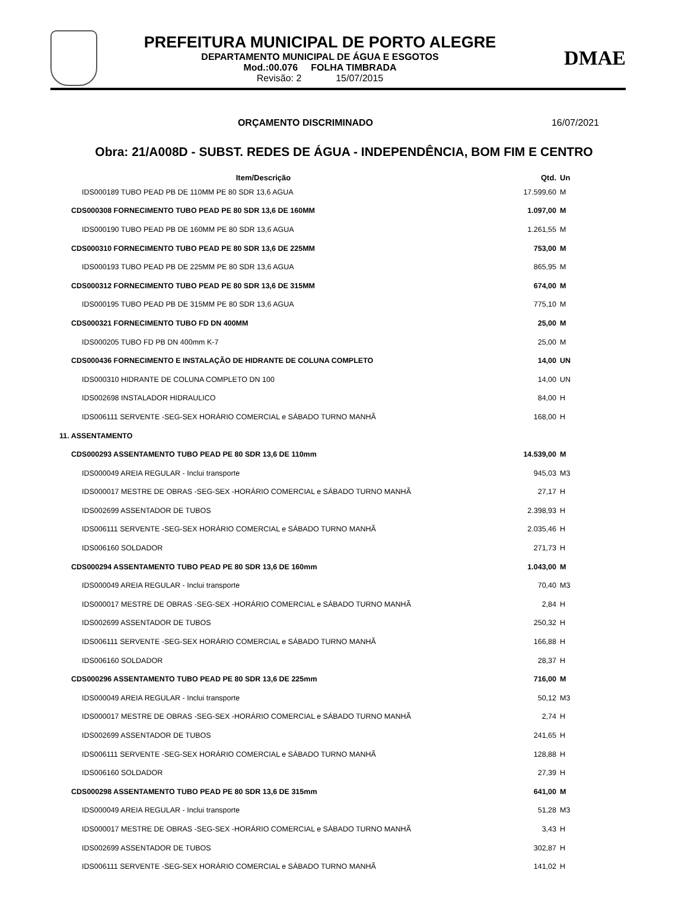PREFEITURA MUNICIPAL DE PORTO ALEGRE
DEPARTAMENTO MUNICIPAL DE ÁGUA E ESGOTOS
Mod.:00.076 FOLHA TIMBRADA
Revisão: 2 15/07/2015
DMAE
ORÇAMENTO DISCRIMINADO 16/07/2021
Obra: 21/A008D - SUBST. REDES DE ÁGUA - INDEPENDÊNCIA, BOM FIM E CENTRO
| Item/Descrição | Qtd. | Un |
| --- | --- | --- |
| IDS000189 TUBO PEAD PB DE 110MM PE 80 SDR 13,6 AGUA | 17.599,60 | M |
| CDS000308 FORNECIMENTO TUBO PEAD PE 80 SDR 13,6 DE 160MM | 1.097,00 | M |
| IDS000190 TUBO PEAD PB DE 160MM PE 80 SDR 13,6 AGUA | 1.261,55 | M |
| CDS000310 FORNECIMENTO TUBO PEAD PE 80 SDR 13,6 DE 225MM | 753,00 | M |
| IDS000193 TUBO PEAD PB DE 225MM PE 80 SDR 13,6 AGUA | 865,95 | M |
| CDS000312 FORNECIMENTO TUBO PEAD PE 80 SDR 13,6 DE 315MM | 674,00 | M |
| IDS000195 TUBO PEAD PB DE 315MM PE 80 SDR 13,6 AGUA | 775,10 | M |
| CDS000321 FORNECIMENTO TUBO FD DN 400MM | 25,00 | M |
| IDS000205 TUBO FD PB DN 400mm K-7 | 25,00 | M |
| CDS000436 FORNECIMENTO E INSTALAÇÃO DE HIDRANTE DE COLUNA COMPLETO | 14,00 | UN |
| IDS000310 HIDRANTE DE COLUNA COMPLETO DN 100 | 14,00 | UN |
| IDS002698 INSTALADOR HIDRAULICO | 84,00 | H |
| IDS006111 SERVENTE -SEG-SEX HORÁRIO COMERCIAL e SÁBADO TURNO MANHÃ | 168,00 | H |
| 11. ASSENTAMENTO | | |
| CDS000293 ASSENTAMENTO TUBO PEAD PE 80 SDR 13,6 DE 110mm | 14.539,00 | M |
| IDS000049 AREIA REGULAR - Inclui transporte | 945,03 | M3 |
| IDS000017 MESTRE DE OBRAS -SEG-SEX -HORÁRIO COMERCIAL e SÁBADO TURNO MANHÃ | 27,17 | H |
| IDS002699 ASSENTADOR DE TUBOS | 2.398,93 | H |
| IDS006111 SERVENTE -SEG-SEX HORÁRIO COMERCIAL e SÁBADO TURNO MANHÃ | 2.035,46 | H |
| IDS006160 SOLDADOR | 271,73 | H |
| CDS000294 ASSENTAMENTO TUBO PEAD PE 80 SDR 13,6 DE 160mm | 1.043,00 | M |
| IDS000049 AREIA REGULAR - Inclui transporte | 70,40 | M3 |
| IDS000017 MESTRE DE OBRAS -SEG-SEX -HORÁRIO COMERCIAL e SÁBADO TURNO MANHÃ | 2,84 | H |
| IDS002699 ASSENTADOR DE TUBOS | 250,32 | H |
| IDS006111 SERVENTE -SEG-SEX HORÁRIO COMERCIAL e SÁBADO TURNO MANHÃ | 166,88 | H |
| IDS006160 SOLDADOR | 28,37 | H |
| CDS000296 ASSENTAMENTO TUBO PEAD PE 80 SDR 13,6 DE 225mm | 716,00 | M |
| IDS000049 AREIA REGULAR - Inclui transporte | 50,12 | M3 |
| IDS000017 MESTRE DE OBRAS -SEG-SEX -HORÁRIO COMERCIAL e SÁBADO TURNO MANHÃ | 2,74 | H |
| IDS002699 ASSENTADOR DE TUBOS | 241,65 | H |
| IDS006111 SERVENTE -SEG-SEX HORÁRIO COMERCIAL e SÁBADO TURNO MANHÃ | 128,88 | H |
| IDS006160 SOLDADOR | 27,39 | H |
| CDS000298 ASSENTAMENTO TUBO PEAD PE 80 SDR 13,6 DE 315mm | 641,00 | M |
| IDS000049 AREIA REGULAR - Inclui transporte | 51,28 | M3 |
| IDS000017 MESTRE DE OBRAS -SEG-SEX -HORÁRIO COMERCIAL e SÁBADO TURNO MANHÃ | 3,43 | H |
| IDS002699 ASSENTADOR DE TUBOS | 302,87 | H |
| IDS006111 SERVENTE -SEG-SEX HORÁRIO COMERCIAL e SÁBADO TURNO MANHÃ | 141,02 | H |